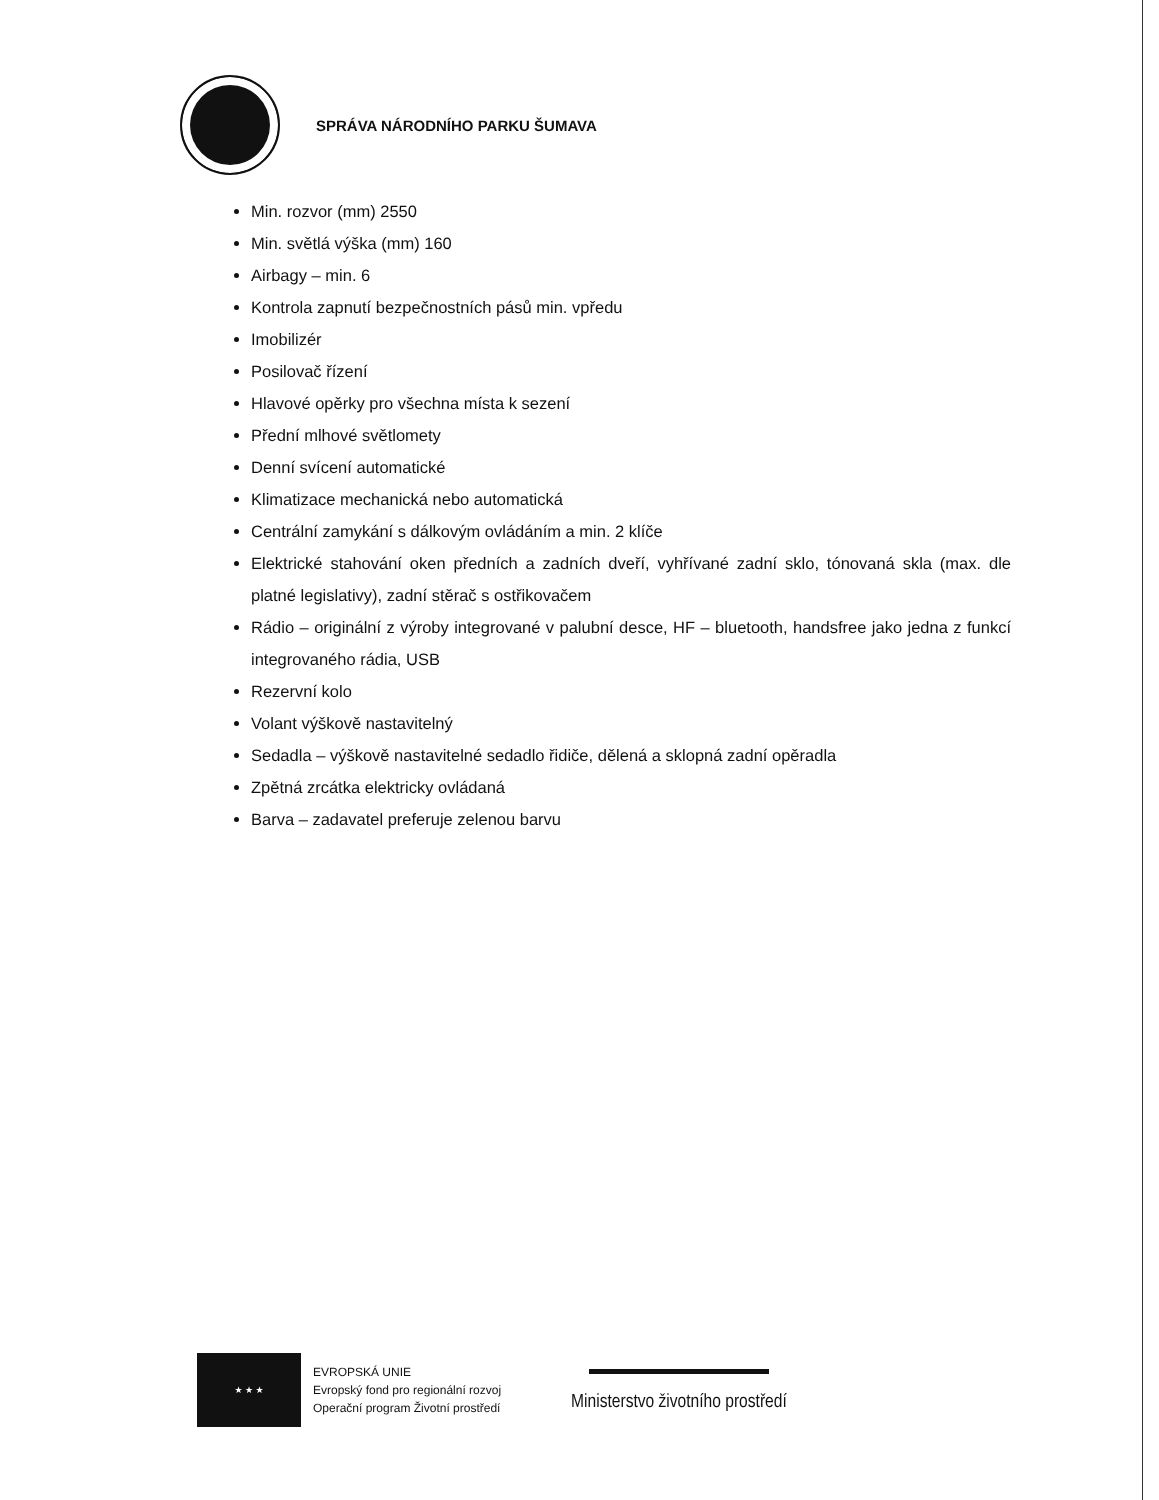SPRÁVA NÁRODNÍHO PARKU ŠUMAVA
Min. rozvor (mm) 2550
Min. světlá výška (mm) 160
Airbagy – min. 6
Kontrola zapnutí bezpečnostních pásů min. vpředu
Imobilizér
Posilovač řízení
Hlavové opěrky pro všechna místa k sezení
Přední mlhové světlomety
Denní svícení automatické
Klimatizace mechanická nebo automatická
Centrální zamykání s dálkovým ovládáním a min. 2 klíče
Elektrické stahování oken předních a zadních dveří, vyhřívané zadní sklo, tónovaná skla (max. dle platné legislativy), zadní stěrač s ostřikovačem
Rádio – originální z výroby integrované v palubní desce, HF – bluetooth, handsfree jako jedna z funkcí integrovaného rádia, USB
Rezervní kolo
Volant výškově nastavitelný
Sedadla – výškově nastavitelné sedadlo řidiče, dělená a sklopná zadní opěradla
Zpětná zrcátka elektricky ovládaná
Barva – zadavatel preferuje zelenou barvu
★ ★ ★
EVROPSKÁ UNIE
Evropský fond pro regionální rozvoj
Operační program Životní prostředí
Ministerstvo životního prostředí